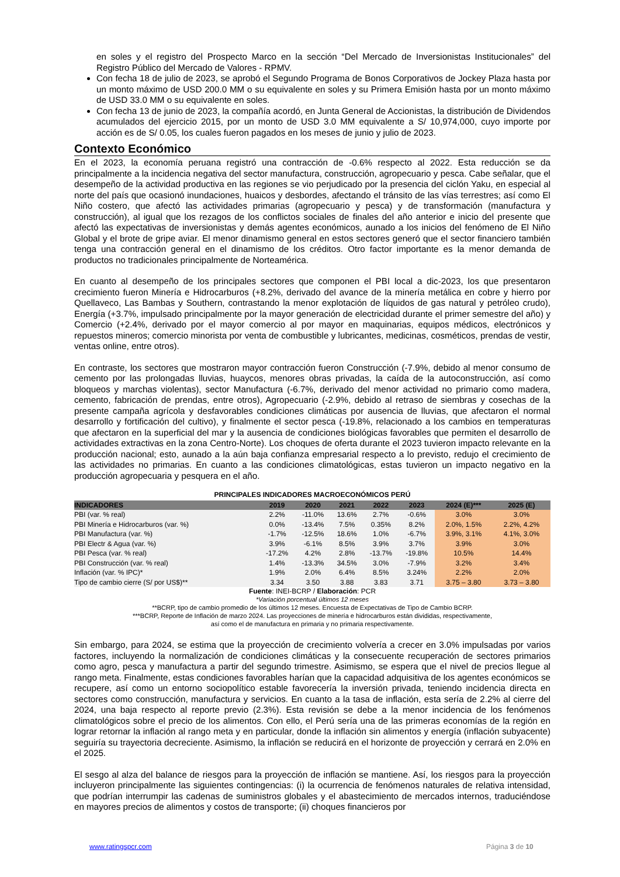en soles y el registro del Prospecto Marco en la sección “Del Mercado de Inversionistas Institucionales” del Registro Público del Mercado de Valores - RPMV.
Con fecha 18 de julio de 2023, se aprobó el Segundo Programa de Bonos Corporativos de Jockey Plaza hasta por un monto máximo de USD 200.0 MM o su equivalente en soles y su Primera Emisión hasta por un monto máximo de USD 33.0 MM o su equivalente en soles.
Con fecha 13 de junio de 2023, la compañía acordó, en Junta General de Accionistas, la distribución de Dividendos acumulados del ejercicio 2015, por un monto de USD 3.0 MM equivalente a S/ 10,974,000, cuyo importe por acción es de S/ 0.05, los cuales fueron pagados en los meses de junio y julio de 2023.
Contexto Económico
En el 2023, la economía peruana registró una contracción de -0.6% respecto al 2022. Esta reducción se da principalmente a la incidencia negativa del sector manufactura, construcción, agropecuario y pesca. Cabe señalar, que el desempeño de la actividad productiva en las regiones se vio perjudicado por la presencia del ciclón Yaku, en especial al norte del país que ocasionó inundaciones, huaicos y desbordes, afectando el tránsito de las vías terrestres; así como El Niño costero, que afectó las actividades primarias (agropecuario y pesca) y de transformación (manufactura y construcción), al igual que los rezagos de los conflictos sociales de finales del año anterior e inicio del presente que afectó las expectativas de inversionistas y demás agentes económicos, aunado a los inicios del fenómeno de El Niño Global y el brote de gripe aviar. El menor dinamismo general en estos sectores generó que el sector financiero también tenga una contracción general en el dinamismo de los créditos. Otro factor importante es la menor demanda de productos no tradicionales principalmente de Norteamérica.
En cuanto al desempeño de los principales sectores que componen el PBI local a dic-2023, los que presentaron crecimiento fueron Minería e Hidrocarburos (+8.2%, derivado del avance de la minería metálica en cobre y hierro por Quellaveco, Las Bambas y Southern, contrastando la menor explotación de líquidos de gas natural y petróleo crudo), Energía (+3.7%, impulsado principalmente por la mayor generación de electricidad durante el primer semestre del año) y Comercio (+2.4%, derivado por el mayor comercio al por mayor en maquinarias, equipos médicos, electrónicos y repuestos mineros; comercio minorista por venta de combustible y lubricantes, medicinas, cosméticos, prendas de vestir, ventas online, entre otros).
En contraste, los sectores que mostraron mayor contracción fueron Construcción (-7.9%, debido al menor consumo de cemento por las prolongadas lluvias, huaycos, menores obras privadas, la caída de la autoconstrucción, así como bloqueos y marchas violentas), sector Manufactura (-6.7%, derivado del menor actividad no primario como madera, cemento, fabricación de prendas, entre otros), Agropecuario (-2.9%, debido al retraso de siembras y cosechas de la presente campaña agrícola y desfavorables condiciones climáticas por ausencia de lluvias, que afectaron el normal desarrollo y fortificación del cultivo), y finalmente el sector pesca (-19.8%, relacionado a los cambios en temperaturas que afectaron en la superficial del mar y la ausencia de condiciones biológicas favorables que permiten el desarrollo de actividades extractivas en la zona Centro-Norte). Los choques de oferta durante el 2023 tuvieron impacto relevante en la producción nacional; esto, aunado a la aún baja confianza empresarial respecto a lo previsto, redujo el crecimiento de las actividades no primarias. En cuanto a las condiciones climatológicas, estas tuvieron un impacto negativo en la producción agropecuaria y pesquera en el año.
PRINCIPALES INDICADORES MACROECONÓMICOS PERÚ
| INDICADORES | 2019 | 2020 | 2021 | 2022 | 2023 | 2024 (E)*** | 2025 (E) |
| --- | --- | --- | --- | --- | --- | --- | --- |
| PBI (var. % real) | 2.2% | -11.0% | 13.6% | 2.7% | -0.6% | 3.0% | 3.0% |
| PBI Minería e Hidrocarburos (var. %) | 0.0% | -13.4% | 7.5% | 0.35% | 8.2% | 2.0%, 1.5% | 2.2%, 4.2% |
| PBI Manufactura (var. %) | -1.7% | -12.5% | 18.6% | 1.0% | -6.7% | 3.9%, 3.1% | 4.1%, 3.0% |
| PBI Electr & Agua (var. %) | 3.9% | -6.1% | 8.5% | 3.9% | 3.7% | 3.9% | 3.0% |
| PBI Pesca (var. % real) | -17.2% | 4.2% | 2.8% | -13.7% | -19.8% | 10.5% | 14.4% |
| PBI Construcción (var. % real) | 1.4% | -13.3% | 34.5% | 3.0% | -7.9% | 3.2% | 3.4% |
| Inflación (var. % IPC)* | 1.9% | 2.0% | 6.4% | 8.5% | 3.24% | 2.2% | 2.0% |
| Tipo de cambio cierre (S/ por US$)** | 3.34 | 3.50 | 3.88 | 3.83 | 3.71 | 3.75 – 3.80 | 3.73 – 3.80 |
Fuente: INEI-BCRP / Elaboración: PCR
*Variación porcentual últimos 12 meses
**BCRP, tipo de cambio promedio de los últimos 12 meses. Encuesta de Expectativas de Tipo de Cambio BCRP.
***BCRP, Reporte de Inflación de marzo 2024. Las proyecciones de minería e hidrocarburos están divididas, respectivamente,
así como el de manufactura en primaria y no primaria respectivamente.
Sin embargo, para 2024, se estima que la proyección de crecimiento volvería a crecer en 3.0% impulsadas por varios factores, incluyendo la normalización de condiciones climáticas y la consecuente recuperación de sectores primarios como agro, pesca y manufactura a partir del segundo trimestre. Asimismo, se espera que el nivel de precios llegue al rango meta. Finalmente, estas condiciones favorables harían que la capacidad adquisitiva de los agentes económicos se recupere, así como un entorno sociopolítico estable favorecería la inversión privada, teniendo incidencia directa en sectores como construcción, manufactura y servicios. En cuanto a la tasa de inflación, esta sería de 2.2% al cierre del 2024, una baja respecto al reporte previo (2.3%). Esta revisión se debe a la menor incidencia de los fenómenos climatológicos sobre el precio de los alimentos. Con ello, el Perú sería una de las primeras economías de la región en lograr retornar la inflación al rango meta y en particular, donde la inflación sin alimentos y energía (inflación subyacente) seguiría su trayectoria decreciente. Asimismo, la inflación se reducirá en el horizonte de proyección y cerrará en 2.0% en el 2025.
El sesgo al alza del balance de riesgos para la proyección de inflación se mantiene. Así, los riesgos para la proyección incluyeron principalmente las siguientes contingencias: (i) la ocurrencia de fenómenos naturales de relativa intensidad, que podrían interrumpir las cadenas de suministros globales y el abastecimiento de mercados internos, traduciéndose en mayores precios de alimentos y costos de transporte; (ii) choques financieros por
www.ratingspcr.com Página 3 de 10